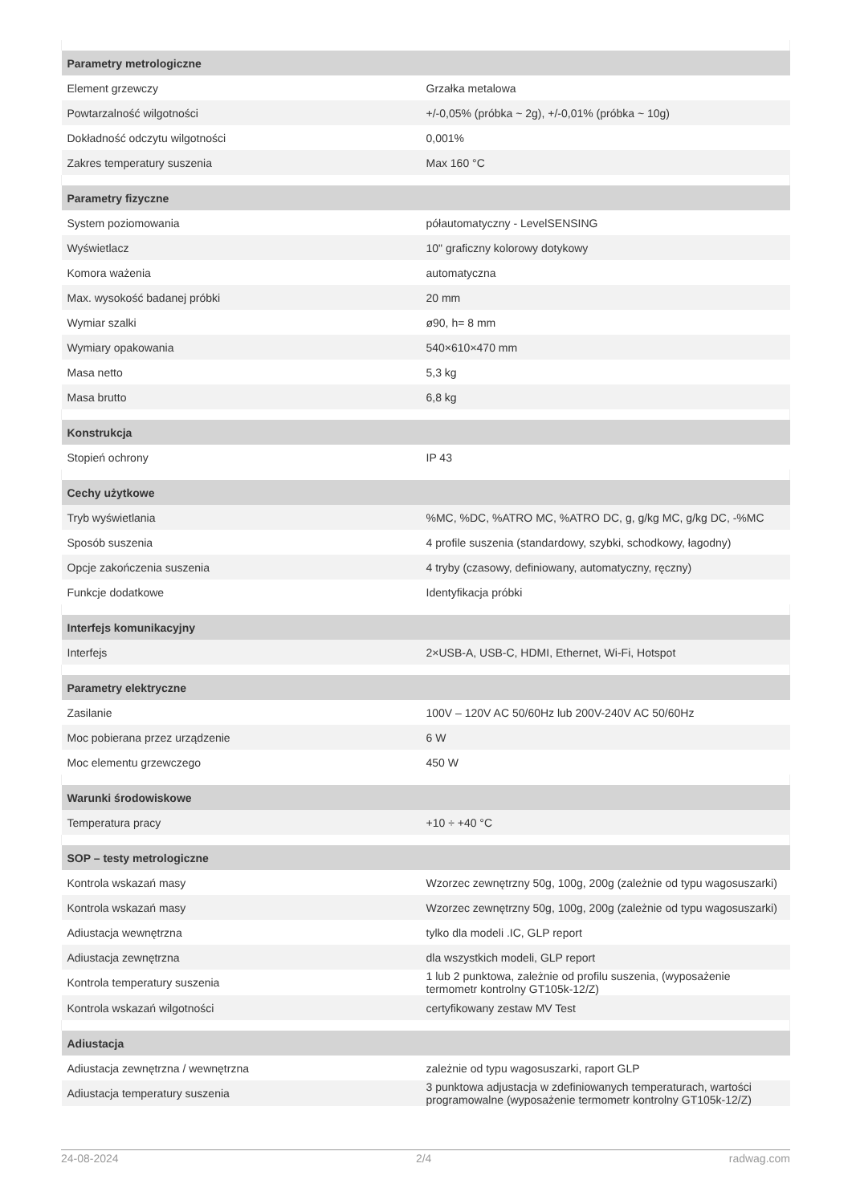| Parametry metrologiczne | |
| --- | --- |
| Element grzewczy | Grzałka metalowa |
| Powtarzalność wilgotności | +/-0,05% (próbka ~ 2g), +/-0,01% (próbka ~ 10g) |
| Dokładność odczytu wilgotności | 0,001% |
| Zakres temperatury suszenia | Max 160 °C |
| Parametry fizyczne | |
| System poziomowania | półautomatyczny - LevelSENSING |
| Wyświetlacz | 10" graficzny kolorowy dotykowy |
| Komora ważenia | automatyczna |
| Max. wysokość badanej próbki | 20 mm |
| Wymiar szalki | ø90, h= 8 mm |
| Wymiary opakowania | 540×610×470 mm |
| Masa netto | 5,3 kg |
| Masa brutto | 6,8 kg |
| Konstrukcja | |
| Stopień ochrony | IP 43 |
| Cechy użytkowe | |
| Tryb wyświetlania | %MC, %DC, %ATRO MC, %ATRO DC, g, g/kg MC, g/kg DC, -%MC |
| Sposób suszenia | 4 profile suszenia (standardowy, szybki, schodkowy, łagodny) |
| Opcje zakończenia suszenia | 4 tryby (czasowy, definiowany, automatyczny, ręczny) |
| Funkcje dodatkowe | Identyfikacja próbki |
| Interfejs komunikacyjny | |
| Interfejs | 2×USB-A, USB-C, HDMI, Ethernet, Wi-Fi, Hotspot |
| Parametry elektryczne | |
| Zasilanie | 100V – 120V AC 50/60Hz lub 200V-240V AC 50/60Hz |
| Moc pobierana przez urządzenie | 6 W |
| Moc elementu grzewczego | 450 W |
| Warunki środowiskowe | |
| Temperatura pracy | +10 ÷ +40 °C |
| SOP – testy metrologiczne | |
| Kontrola wskazań masy | Wzorzec zewnętrzny 50g, 100g, 200g (zależnie od typu wagosuszarki) |
| Kontrola wskazań masy | Wzorzec zewnętrzny 50g, 100g, 200g (zależnie od typu wagosuszarki) |
| Adiustacja wewnętrzna | tylko dla modeli .IC, GLP report |
| Adiustacja zewnętrzna | dla wszystkich modeli, GLP report |
| Kontrola temperatury suszenia | 1 lub 2 punktowa, zależnie od profilu suszenia, (wyposażenie termometr kontrolny GT105k-12/Z) |
| Kontrola wskazań wilgotności | certyfikowany zestaw MV Test |
| Adiustacja | |
| Adiustacja zewnętrzna / wewnętrzna | zależnie od typu wagosuszarki, raport GLP |
| Adiustacja temperatury suszenia | 3 punktowa adjustacja w zdefiniowanych temperaturach, wartości programowalne (wyposażenie termometr kontrolny GT105k-12/Z) |
24-08-2024 2/4 radwag.com